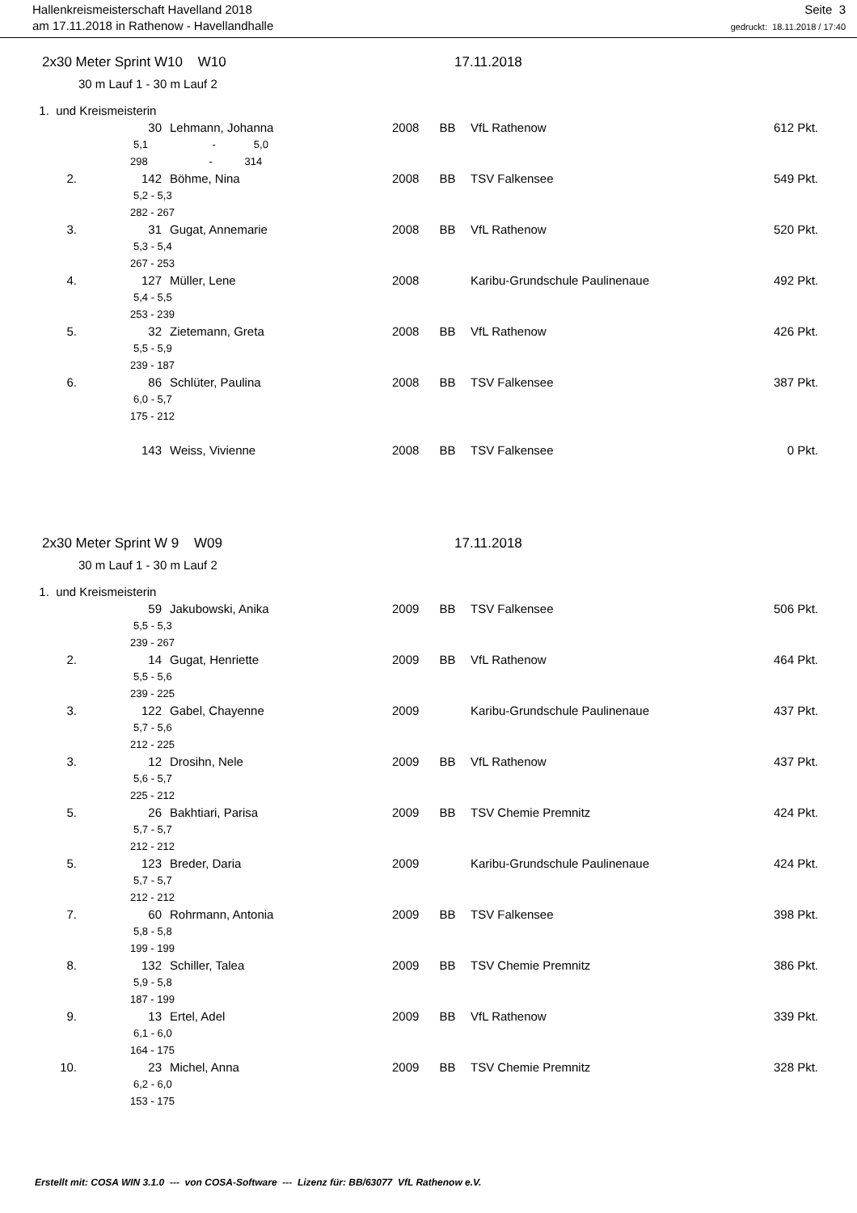Hallenkreismeisterschaft Havelland 2018
am 17.11.2018 in Rathenow - Havellandhalle
Seite 3
gedruckt: 18.11.2018 / 17:40
2x30 Meter Sprint W10 W10 17.11.2018
30 m Lauf 1 - 30 m Lauf 2
| 1. und Kreismeisterin | | | | | | |
| | 30 | Lehmann, Johanna | 2008 | BB | VfL Rathenow | 612 Pkt. |
| | 5,1 - 5,0 | | | | | |
| | 298 - 314 | | | | | |
| 2. | 142 | Böhme, Nina | 2008 | BB | TSV Falkensee | 549 Pkt. |
| | 5,2 - 5,3 | | | | | |
| | 282 - 267 | | | | | |
| 3. | 31 | Gugat, Annemarie | 2008 | BB | VfL Rathenow | 520 Pkt. |
| | 5,3 - 5,4 | | | | | |
| | 267 - 253 | | | | | |
| 4. | 127 | Müller, Lene | 2008 | | Karibu-Grundschule Paulinenaue | 492 Pkt. |
| | 5,4 - 5,5 | | | | | |
| | 253 - 239 | | | | | |
| 5. | 32 | Zietemann, Greta | 2008 | BB | VfL Rathenow | 426 Pkt. |
| | 5,5 - 5,9 | | | | | |
| | 239 - 187 | | | | | |
| 6. | 86 | Schlüter, Paulina | 2008 | BB | TSV Falkensee | 387 Pkt. |
| | 6,0 - 5,7 | | | | | |
| | 175 - 212 | | | | | |
| | 143 | Weiss, Vivienne | 2008 | BB | TSV Falkensee | 0 Pkt. |
2x30 Meter Sprint W 9 W09 17.11.2018
30 m Lauf 1 - 30 m Lauf 2
| 1. und Kreismeisterin | | | | | | |
| | 59 | Jakubowski, Anika | 2009 | BB | TSV Falkensee | 506 Pkt. |
| | 5,5 - 5,3 | | | | | |
| | 239 - 267 | | | | | |
| 2. | 14 | Gugat, Henriette | 2009 | BB | VfL Rathenow | 464 Pkt. |
| | 5,5 - 5,6 | | | | | |
| | 239 - 225 | | | | | |
| 3. | 122 | Gabel, Chayenne | 2009 | | Karibu-Grundschule Paulinenaue | 437 Pkt. |
| | 5,7 - 5,6 | | | | | |
| | 212 - 225 | | | | | |
| 3. | 12 | Drosihn, Nele | 2009 | BB | VfL Rathenow | 437 Pkt. |
| | 5,6 - 5,7 | | | | | |
| | 225 - 212 | | | | | |
| 5. | 26 | Bakhtiari, Parisa | 2009 | BB | TSV Chemie Premnitz | 424 Pkt. |
| | 5,7 - 5,7 | | | | | |
| | 212 - 212 | | | | | |
| 5. | 123 | Breder, Daria | 2009 | | Karibu-Grundschule Paulinenaue | 424 Pkt. |
| | 5,7 - 5,7 | | | | | |
| | 212 - 212 | | | | | |
| 7. | 60 | Rohrmann, Antonia | 2009 | BB | TSV Falkensee | 398 Pkt. |
| | 5,8 - 5,8 | | | | | |
| | 199 - 199 | | | | | |
| 8. | 132 | Schiller, Talea | 2009 | BB | TSV Chemie Premnitz | 386 Pkt. |
| | 5,9 - 5,8 | | | | | |
| | 187 - 199 | | | | | |
| 9. | 13 | Ertel, Adel | 2009 | BB | VfL Rathenow | 339 Pkt. |
| | 6,1 - 6,0 | | | | | |
| | 164 - 175 | | | | | |
| 10. | 23 | Michel, Anna | 2009 | BB | TSV Chemie Premnitz | 328 Pkt. |
| | 6,2 - 6,0 | | | | | |
| | 153 - 175 | | | | | |
Erstellt mit: COSA WIN 3.1.0 --- von COSA-Software --- Lizenz für: BB/63077 VfL Rathenow e.V.